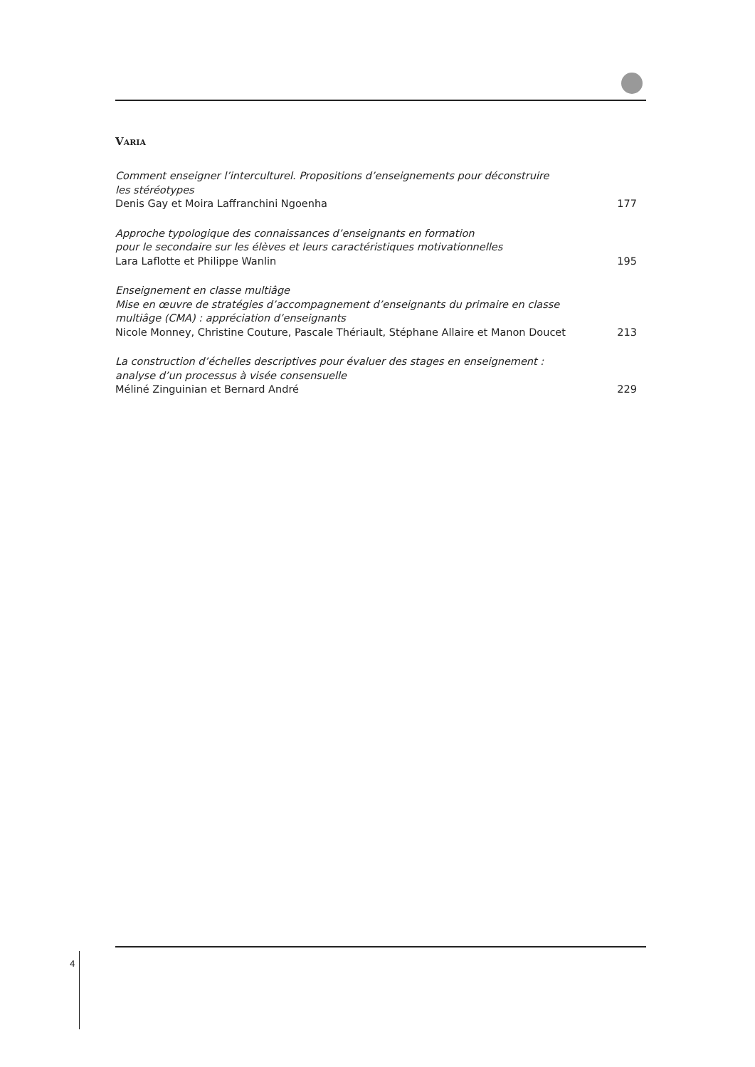VARIA
Comment enseigner l’interculturel. Propositions d’enseignements pour déconstruire
les stéréotypes
Denis Gay et Moira Laffranchini Ngoenha 177
Approche typologique des connaissances d’enseignants en formation
pour le secondaire sur les élèves et leurs caractéristiques motivationnelles
Lara Laflotte et Philippe Wanlin 195
Enseignement en classe multiâge
Mise en œuvre de stratégies d’accompagnement d’enseignants du primaire en classe
multiâge (CMA) : appréciation d’enseignants
Nicole Monney, Christine Couture, Pascale Thériault, Stéphane Allaire et Manon Doucet 213
La construction d’échelles descriptives pour évaluer des stages en enseignement :
analyse d’un processus à visée consensuelle
Méliné Zinguinian et Bernard André 229
4